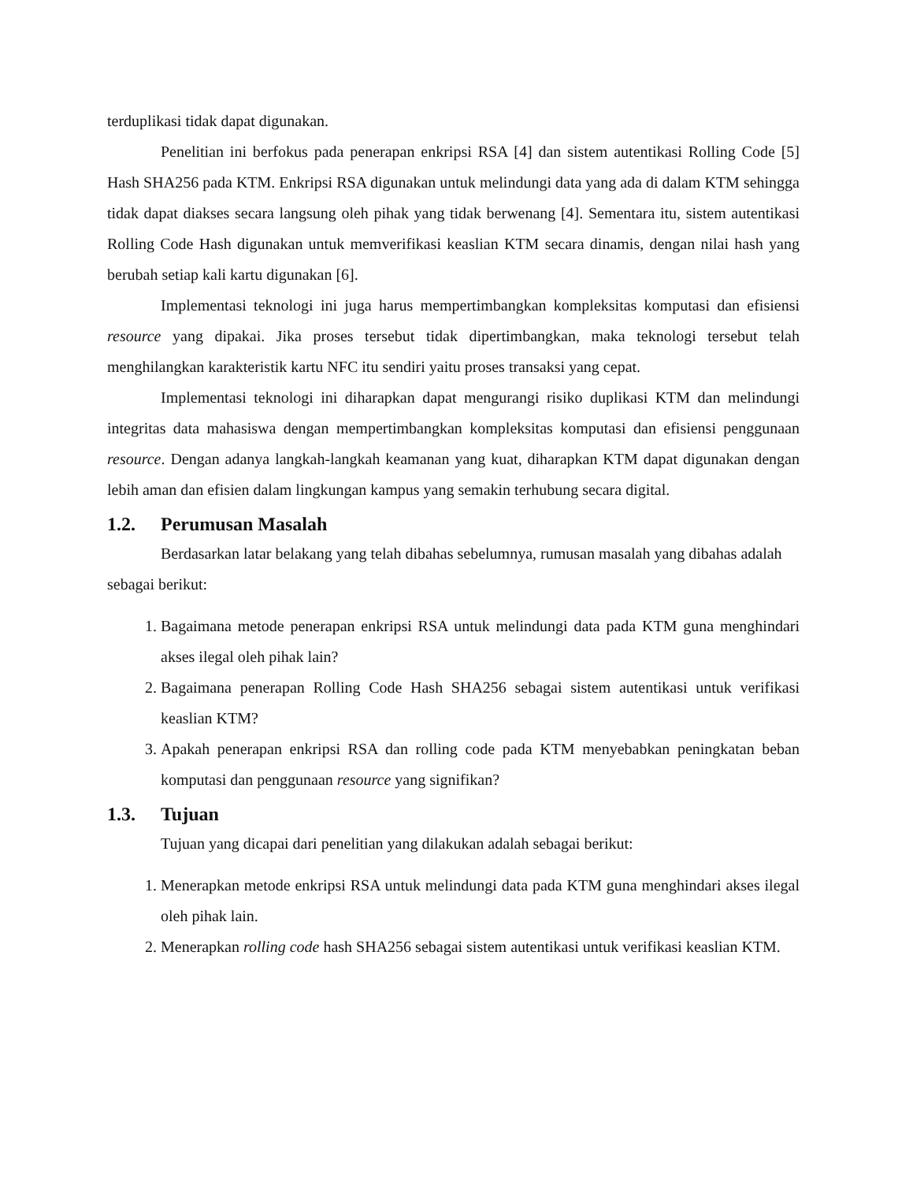terduplikasi tidak dapat digunakan.
Penelitian ini berfokus pada penerapan enkripsi RSA [4] dan sistem autentikasi Rolling Code [5] Hash SHA256 pada KTM. Enkripsi RSA digunakan untuk melindungi data yang ada di dalam KTM sehingga tidak dapat diakses secara langsung oleh pihak yang tidak berwenang [4]. Sementara itu, sistem autentikasi Rolling Code Hash digunakan untuk memverifikasi keaslian KTM secara dinamis, dengan nilai hash yang berubah setiap kali kartu digunakan [6].
Implementasi teknologi ini juga harus mempertimbangkan kompleksitas komputasi dan efisiensi resource yang dipakai. Jika proses tersebut tidak dipertimbangkan, maka teknologi tersebut telah menghilangkan karakteristik kartu NFC itu sendiri yaitu proses transaksi yang cepat.
Implementasi teknologi ini diharapkan dapat mengurangi risiko duplikasi KTM dan melindungi integritas data mahasiswa dengan mempertimbangkan kompleksitas komputasi dan efisiensi penggunaan resource. Dengan adanya langkah-langkah keamanan yang kuat, diharapkan KTM dapat digunakan dengan lebih aman dan efisien dalam lingkungan kampus yang semakin terhubung secara digital.
1.2. Perumusan Masalah
Berdasarkan latar belakang yang telah dibahas sebelumnya, rumusan masalah yang dibahas adalah sebagai berikut:
1. Bagaimana metode penerapan enkripsi RSA untuk melindungi data pada KTM guna menghindari akses ilegal oleh pihak lain?
2. Bagaimana penerapan Rolling Code Hash SHA256 sebagai sistem autentikasi untuk verifikasi keaslian KTM?
3. Apakah penerapan enkripsi RSA dan rolling code pada KTM menyebabkan peningkatan beban komputasi dan penggunaan resource yang signifikan?
1.3. Tujuan
Tujuan yang dicapai dari penelitian yang dilakukan adalah sebagai berikut:
1. Menerapkan metode enkripsi RSA untuk melindungi data pada KTM guna menghindari akses ilegal oleh pihak lain.
2. Menerapkan rolling code hash SHA256 sebagai sistem autentikasi untuk verifikasi keaslian KTM.